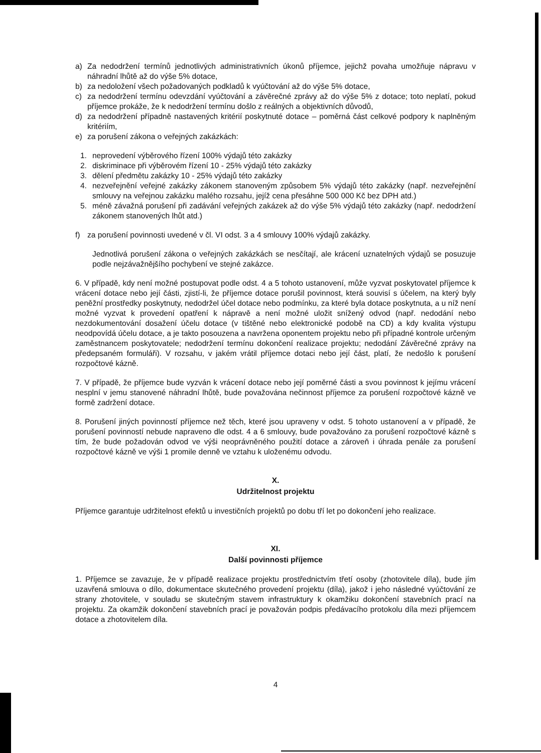a) Za nedodržení termínů jednotlivých administrativních úkonů příjemce, jejichž povaha umožňuje nápravu v náhradní lhůtě až do výše 5% dotace,
b) za nedoložení všech požadovaných podkladů k vyúčtování až do výše 5% dotace,
c) za nedodržení termínu odevzdání vyúčtování a závěrečné zprávy až do výše 5% z dotace; toto neplatí, pokud příjemce prokáže, že k nedodržení termínu došlo z reálných a objektivních důvodů,
d) za nedodržení případně nastavených kritérií poskytnuté dotace – poměrná část celkové podpory k naplněným kritériím,
e) za porušení zákona o veřejných zakázkách:
1. neprovedení výběrového řízení 100% výdajů této zakázky
2. diskriminace při výběrovém řízení 10 - 25% výdajů této zakázky
3. dělení předmětu zakázky 10 - 25% výdajů této zakázky
4. nezveřejnění veřejné zakázky zákonem stanoveným způsobem 5% výdajů této zakázky (např. nezveřejnění smlouvy na veřejnou zakázku malého rozsahu, jejíž cena přesáhne 500 000 Kč bez DPH atd.)
5. méně závažná porušení při zadávání veřejných zakázek až do výše 5% výdajů této zakázky (např. nedodržení zákonem stanovených lhůt atd.)
f) za porušení povinnosti uvedené v čl. VI odst. 3 a 4 smlouvy 100% výdajů zakázky.
Jednotlivá porušení zákona o veřejných zakázkách se nesčítají, ale krácení uznatelných výdajů se posuzuje podle nejzávažnějšího pochybení ve stejné zakázce.
6. V případě, kdy není možné postupovat podle odst. 4 a 5 tohoto ustanovení, může vyzvat poskytovatel příjemce k vrácení dotace nebo její části, zjistí-li, že příjemce dotace porušil povinnost, která souvisí s účelem, na který byly peněžní prostředky poskytnuty, nedodržel účel dotace nebo podmínku, za které byla dotace poskytnuta, a u níž není možné vyzvat k provedení opatření k nápravě a není možné uložit snížený odvod (např. nedodání nebo nezdokumentování dosažení účelu dotace (v tištěné nebo elektronické podobě na CD) a kdy kvalita výstupu neodpovídá účelu dotace, a je takto posouzena a navržena oponentem projektu nebo při případné kontrole určeným zaměstnancem poskytovatele; nedodržení termínu dokončení realizace projektu; nedodání Závěrečné zprávy na předepsaném formuláři). V rozsahu, v jakém vrátil příjemce dotaci nebo její část, platí, že nedošlo k porušení rozpočtové kázně.
7. V případě, že příjemce bude vyzván k vrácení dotace nebo její poměrné části a svou povinnost k jejímu vrácení nesplní v jemu stanovené náhradní lhůtě, bude považována nečinnost příjemce za porušení rozpočtové kázně ve formě zadržení dotace.
8. Porušení jiných povinností příjemce než těch, které jsou upraveny v odst. 5 tohoto ustanovení a v případě, že porušení povinností nebude napraveno dle odst. 4 a 6 smlouvy, bude považováno za porušení rozpočtové kázně s tím, že bude požadován odvod ve výši neoprávněného použití dotace a zároveň i úhrada penále za porušení rozpočtové kázně ve výši 1 promile denně ve vztahu k uloženému odvodu.
X.
Udržitelnost projektu
Příjemce garantuje udržitelnost efektů u investičních projektů po dobu tří let po dokončení jeho realizace.
XI.
Další povinnosti příjemce
1. Příjemce se zavazuje, že v případě realizace projektu prostřednictvím třetí osoby (zhotovitele díla), bude jím uzavřená smlouva o dílo, dokumentace skutečného provedení projektu (díla), jakož i jeho následné vyúčtování ze strany zhotovitele, v souladu se skutečným stavem infrastruktury k okamžiku dokončení stavebních prací na projektu. Za okamžik dokončení stavebních prací je považován podpis předávacího protokolu díla mezi příjemcem dotace a zhotovitelem díla.
4